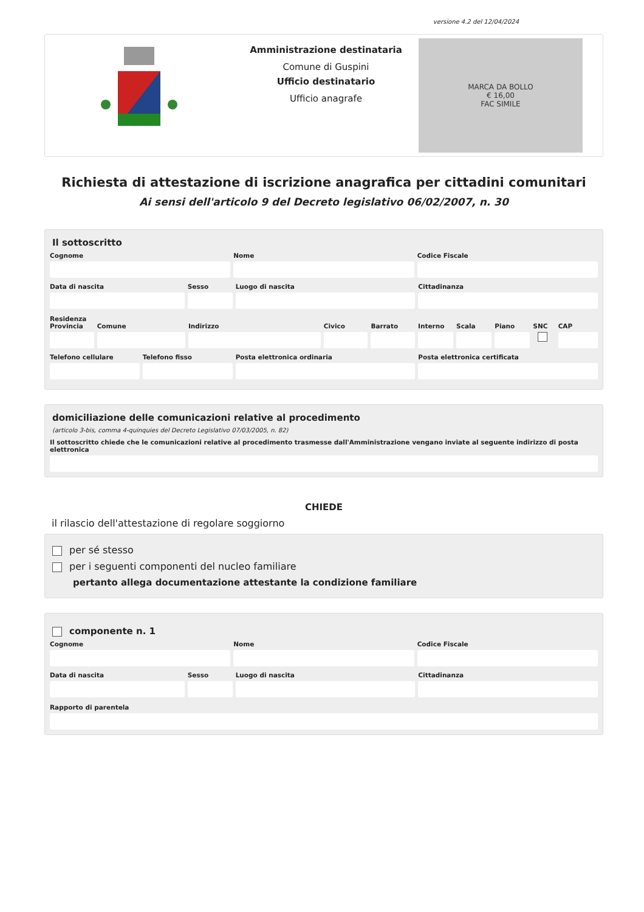versione 4.2 del 12/04/2024
Amministrazione destinataria
Comune di Guspini
Ufficio destinatario
Ufficio anagrafe
MARCA DA BOLLO
€ 16,00
FAC SIMILE
Richiesta di attestazione di iscrizione anagrafica per cittadini comunitari
Ai sensi dell'articolo 9 del Decreto legislativo 06/02/2007, n. 30
Il sottoscritto
Cognome Nome Codice Fiscale
Data di nascita Sesso Luogo di nascita Cittadinanza
Residenza
Provincia Comune Indirizzo Civico Barrato Interno Scala Piano SNC CAP
Telefono cellulare Telefono fisso Posta elettronica ordinaria Posta elettronica certificata
domiciliazione delle comunicazioni relative al procedimento
(articolo 3-bis, comma 4-quinquies del Decreto Legislativo 07/03/2005, n. 82)
Il sottoscritto chiede che le comunicazioni relative al procedimento trasmesse dall'Amministrazione vengano inviate al seguente indirizzo di posta elettronica
CHIEDE
il rilascio dell'attestazione di regolare soggiorno
per sé stesso
per i seguenti componenti del nucleo familiare
pertanto allega documentazione attestante la condizione familiare
componente n. 1
Cognome Nome Codice Fiscale
Data di nascita Sesso Luogo di nascita Cittadinanza
Rapporto di parentela